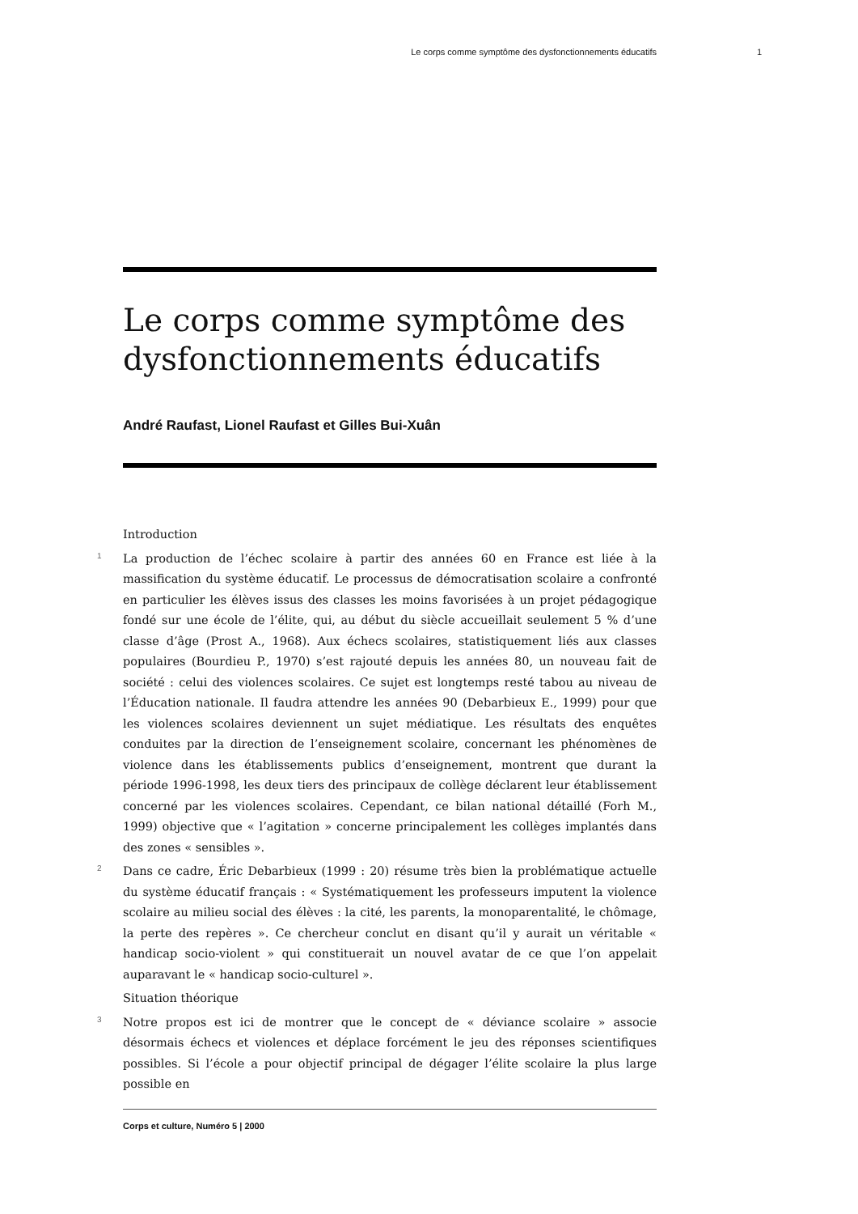Le corps comme symptôme des dysfonctionnements éducatifs 1
Le corps comme symptôme des dysfonctionnements éducatifs
André Raufast, Lionel Raufast et Gilles Bui-Xuân
Introduction
1 La production de l’échec scolaire à partir des années 60 en France est liée à la massification du système éducatif. Le processus de démocratisation scolaire a confronté en particulier les élèves issus des classes les moins favorisées à un projet pédagogique fondé sur une école de l’élite, qui, au début du siècle accueillait seulement 5 % d’une classe d’âge (Prost A., 1968). Aux échecs scolaires, statistiquement liés aux classes populaires (Bourdieu P., 1970) s’est rajouté depuis les années 80, un nouveau fait de société : celui des violences scolaires. Ce sujet est longtemps resté tabou au niveau de l’Éducation nationale. Il faudra attendre les années 90 (Debarbieux E., 1999) pour que les violences scolaires deviennent un sujet médiatique. Les résultats des enquêtes conduites par la direction de l’enseignement scolaire, concernant les phénomènes de violence dans les établissements publics d’enseignement, montrent que durant la période 1996-1998, les deux tiers des principaux de collège déclarent leur établissement concerné par les violences scolaires. Cependant, ce bilan national détaillé (Forh M., 1999) objective que « l’agitation » concerne principalement les collèges implantés dans des zones « sensibles ».
2 Dans ce cadre, Éric Debarbieux (1999 : 20) résume très bien la problématique actuelle du système éducatif français : « Systématiquement les professeurs imputent la violence scolaire au milieu social des élèves : la cité, les parents, la monoparentalité, le chômage, la perte des repères ». Ce chercheur conclut en disant qu’il y aurait un véritable « handicap socio-violent » qui constituerait un nouvel avatar de ce que l’on appelait auparavant le « handicap socio-culturel ».
Situation théorique
3 Notre propos est ici de montrer que le concept de « déviance scolaire » associe désormais échecs et violences et déplace forcément le jeu des réponses scientifiques possibles. Si l’école a pour objectif principal de dégager l’élite scolaire la plus large possible en
Corps et culture, Numéro 5 | 2000